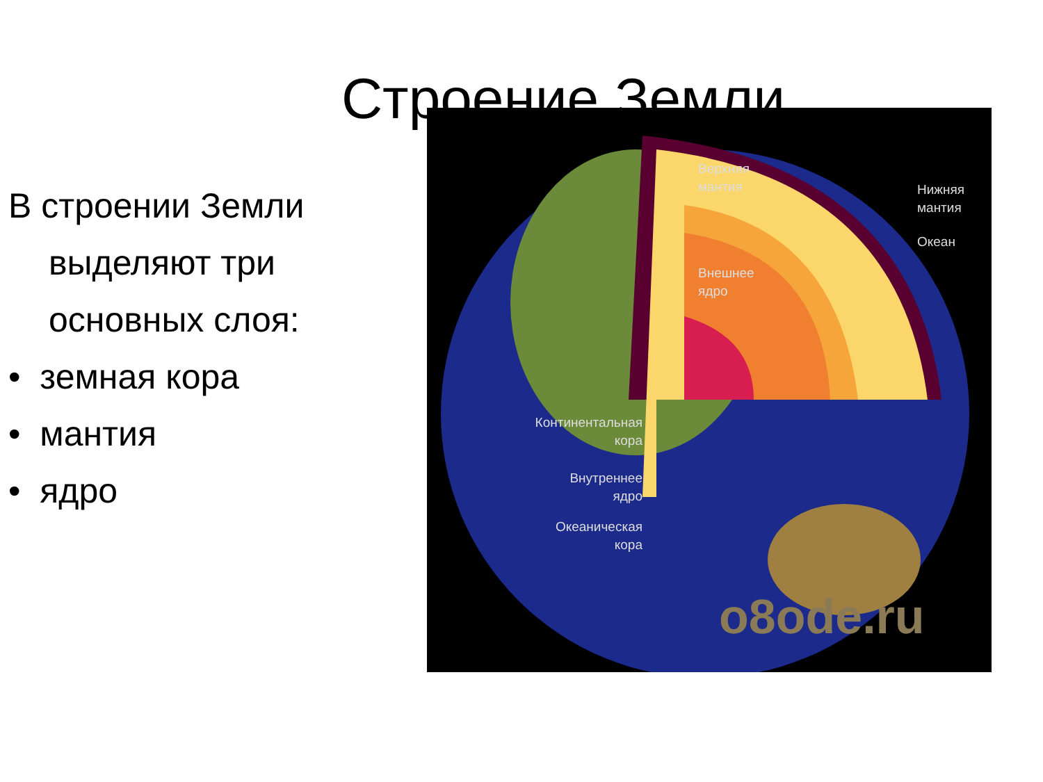Строение Земли
В строении Земли
выделяют три
основных слоя:
• земная кора
• мантия
• ядро
Верхняя
мантия
Нижняя
мантия
Океан
Внешнее
ядро
Континентальная
кора
Внутреннее
ядро
Океаническая
кора
o8ode.ru